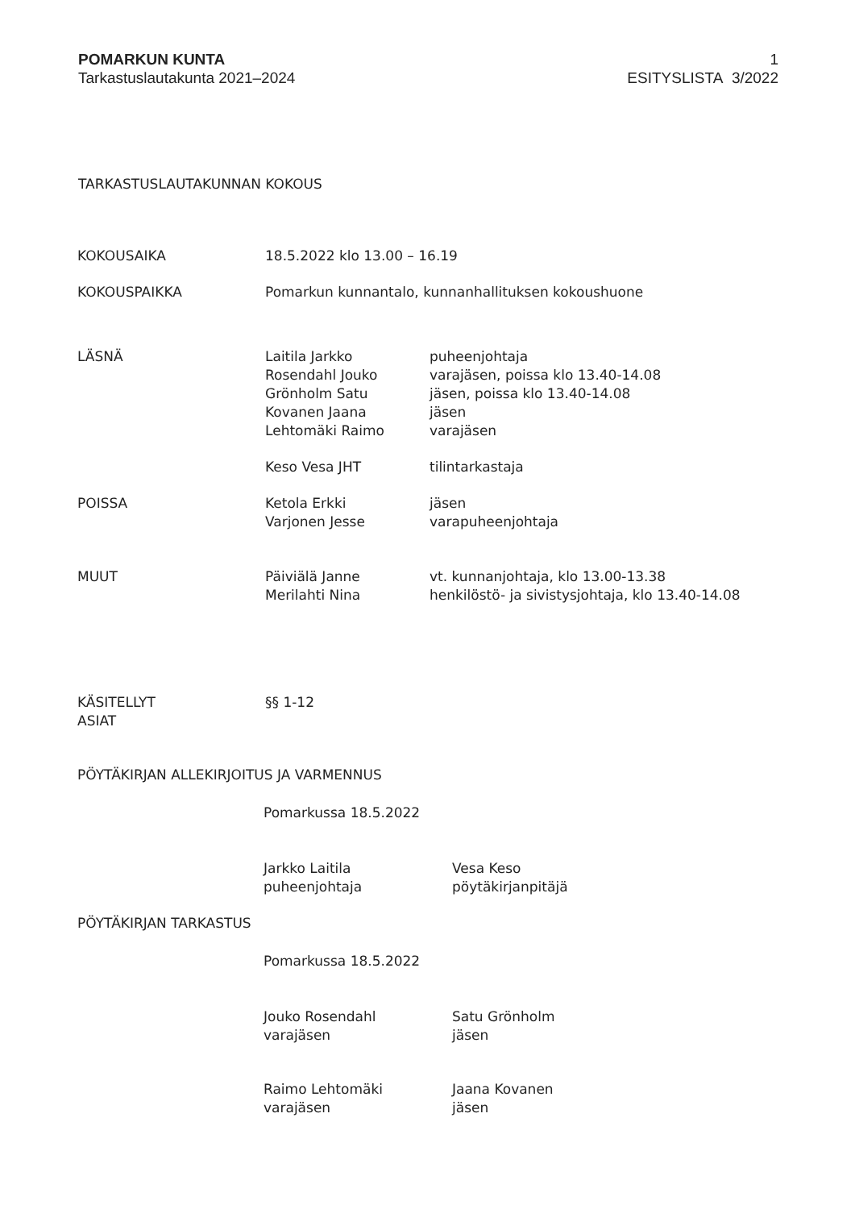POMARKUN KUNTA
Tarkastuslautakunta 2021–2024
1
ESITYSLISTA 3/2022
TARKASTUSLAUTAKUNNAN KOKOUS
KOKOUSAIKA 18.5.2022 klo 13.00 – 16.19
KOKOUSPAIKKA Pomarkun kunnantalo, kunnanhallituksen kokoushuone
LÄSNÄ Laitila Jarkko
Rosendahl Jouko
Grönholm Satu
Kovanen Jaana
Lehtomäki Raimo
puheenjohtaja
varajäsen, poissa klo 13.40-14.08
jäsen, poissa klo 13.40-14.08
jäsen
varajäsen
Keso Vesa JHT tilintarkastaja
POISSA Ketola Erkki
Varjonen Jesse
jäsen
varapuheenjohtaja
MUUT Päiviälä Janne
Merilahti Nina
vt. kunnanjohtaja, klo 13.00-13.38
henkilöstö- ja sivistysjohtaja, klo 13.40-14.08
KÄSITELLYT
ASIAT
§§ 1-12
PÖYTÄKIRJAN ALLEKIRJOITUS JA VARMENNUS
Pomarkussa 18.5.2022
Jarkko Laitila
puheenjohtaja
Vesa Keso
pöytäkirjanpitäjä
PÖYTÄKIRJAN TARKASTUS
Pomarkussa 18.5.2022
Jouko Rosendahl
varajäsen
Satu Grönholm
jäsen
Raimo Lehtomäki
varajäsen
Jaana Kovanen
jäsen